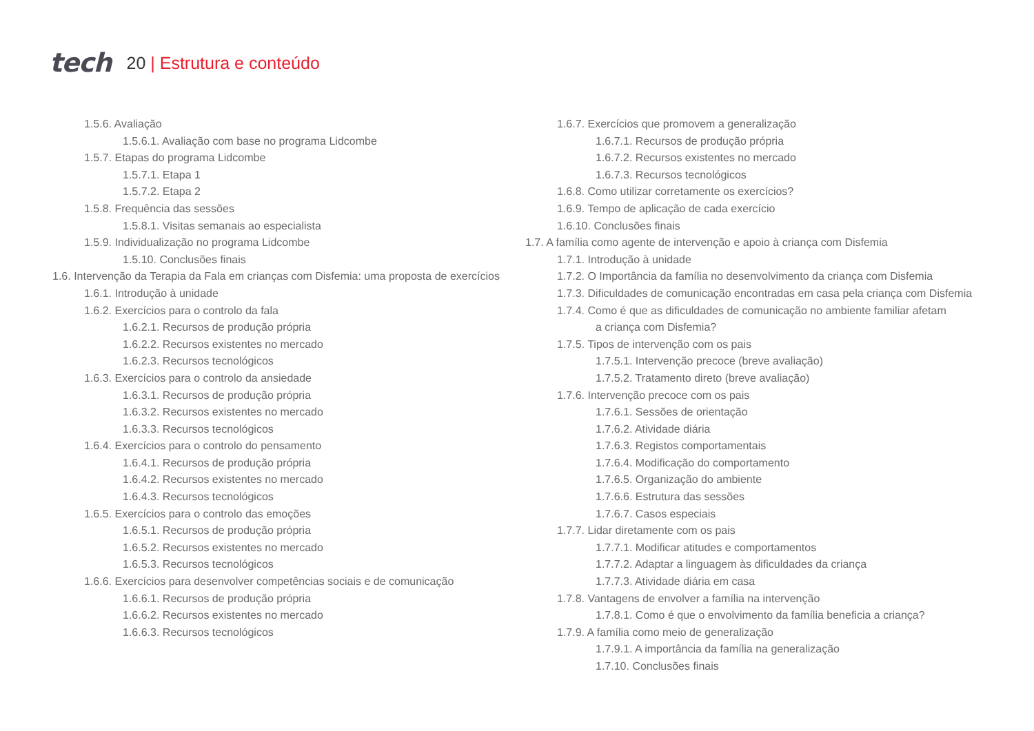tech 20 | Estrutura e conteúdo
1.5.6. Avaliação
1.5.6.1. Avaliação com base no programa Lidcombe
1.5.7. Etapas do programa Lidcombe
1.5.7.1. Etapa 1
1.5.7.2. Etapa 2
1.5.8. Frequência das sessões
1.5.8.1. Visitas semanais ao especialista
1.5.9. Individualização no programa Lidcombe
1.5.10. Conclusões finais
1.6. Intervenção da Terapia da Fala em crianças com Disfemia: uma proposta de exercícios
1.6.1. Introdução à unidade
1.6.2. Exercícios para o controlo da fala
1.6.2.1. Recursos de produção própria
1.6.2.2. Recursos existentes no mercado
1.6.2.3. Recursos tecnológicos
1.6.3. Exercícios para o controlo da ansiedade
1.6.3.1. Recursos de produção própria
1.6.3.2. Recursos existentes no mercado
1.6.3.3. Recursos tecnológicos
1.6.4. Exercícios para o controlo do pensamento
1.6.4.1. Recursos de produção própria
1.6.4.2. Recursos existentes no mercado
1.6.4.3. Recursos tecnológicos
1.6.5. Exercícios para o controlo das emoções
1.6.5.1. Recursos de produção própria
1.6.5.2. Recursos existentes no mercado
1.6.5.3. Recursos tecnológicos
1.6.6. Exercícios para desenvolver competências sociais e de comunicação
1.6.6.1. Recursos de produção própria
1.6.6.2. Recursos existentes no mercado
1.6.6.3. Recursos tecnológicos
1.6.7. Exercícios que promovem a generalização
1.6.7.1. Recursos de produção própria
1.6.7.2. Recursos existentes no mercado
1.6.7.3. Recursos tecnológicos
1.6.8. Como utilizar corretamente os exercícios?
1.6.9. Tempo de aplicação de cada exercício
1.6.10. Conclusões finais
1.7. A família como agente de intervenção e apoio à criança com Disfemia
1.7.1. Introdução à unidade
1.7.2. O Importância da família no desenvolvimento da criança com Disfemia
1.7.3. Dificuldades de comunicação encontradas em casa pela criança com Disfemia
1.7.4. Como é que as dificuldades de comunicação no ambiente familiar afetam
a criança com Disfemia?
1.7.5. Tipos de intervenção com os pais
1.7.5.1. Intervenção precoce (breve avaliação)
1.7.5.2. Tratamento direto (breve avaliação)
1.7.6. Intervenção precoce com os pais
1.7.6.1. Sessões de orientação
1.7.6.2. Atividade diária
1.7.6.3. Registos comportamentais
1.7.6.4. Modificação do comportamento
1.7.6.5. Organização do ambiente
1.7.6.6. Estrutura das sessões
1.7.6.7. Casos especiais
1.7.7. Lidar diretamente com os pais
1.7.7.1. Modificar atitudes e comportamentos
1.7.7.2. Adaptar a linguagem às dificuldades da criança
1.7.7.3. Atividade diária em casa
1.7.8. Vantagens de envolver a família na intervenção
1.7.8.1. Como é que o envolvimento da família beneficia a criança?
1.7.9. A família como meio de generalização
1.7.9.1. A importância da família na generalização
1.7.10. Conclusões finais